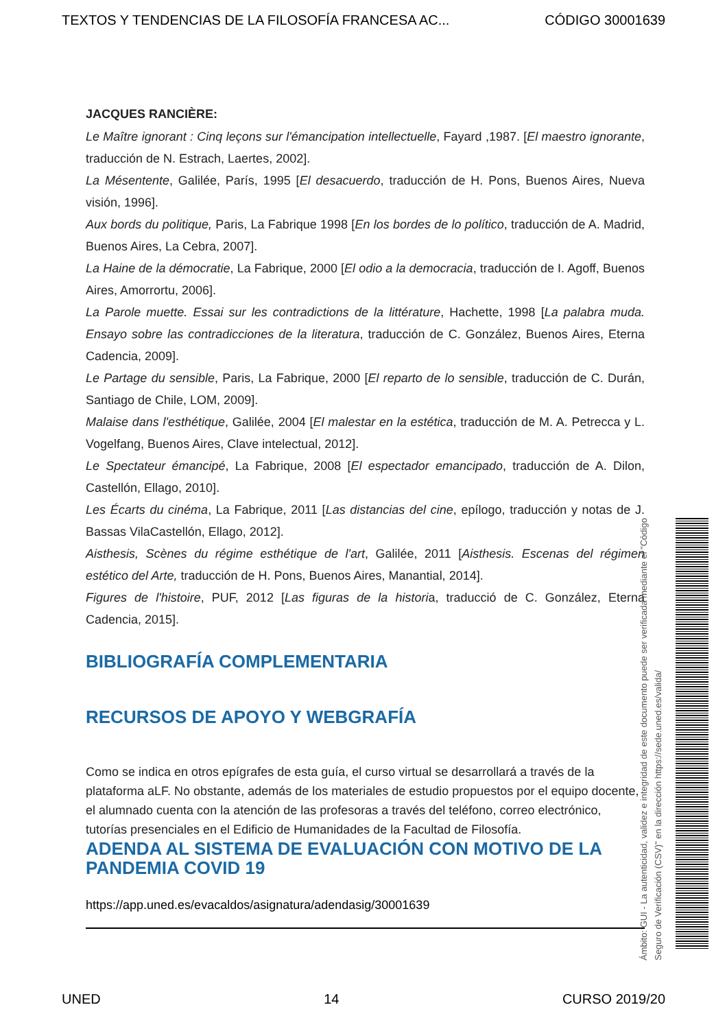TEXTOS Y TENDENCIAS DE LA FILOSOFÍA FRANCESA AC... CÓDIGO 30001639
JACQUES RANCIÈRE:
Le Maître ignorant : Cinq leçons sur l'émancipation intellectuelle, Fayard ,1987. [El maestro ignorante, traducción de N. Estrach, Laertes, 2002].
La Mésentente, Galilée, París, 1995 [El desacuerdo, traducción de H. Pons, Buenos Aires, Nueva visión, 1996].
Aux bords du politique, Paris, La Fabrique 1998 [En los bordes de lo político, traducción de A. Madrid, Buenos Aires, La Cebra, 2007].
La Haine de la démocratie, La Fabrique, 2000 [El odio a la democracia, traducción de I. Agoff, Buenos Aires, Amorrortu, 2006].
La Parole muette. Essai sur les contradictions de la littérature, Hachette, 1998 [La palabra muda. Ensayo sobre las contradicciones de la literatura, traducción de C. González, Buenos Aires, Eterna Cadencia, 2009].
Le Partage du sensible, Paris, La Fabrique, 2000 [El reparto de lo sensible, traducción de C. Durán, Santiago de Chile, LOM, 2009].
Malaise dans l'esthétique, Galilée, 2004 [El malestar en la estética, traducción de M. A. Petrecca y L. Vogelfang, Buenos Aires, Clave intelectual, 2012].
Le Spectateur émancipé, La Fabrique, 2008 [El espectador emancipado, traducción de A. Dilon, Castellón, Ellago, 2010].
Les Écarts du cinéma, La Fabrique, 2011 [Las distancias del cine, epílogo, traducción y notas de J. Bassas VilaCastellón, Ellago, 2012].
Aisthesis, Scènes du régime esthétique de l'art, Galilée, 2011 [Aisthesis. Escenas del régimen estético del Arte, traducción de H. Pons, Buenos Aires, Manantial, 2014].
Figures de l'histoire, PUF, 2012 [Las figuras de la historia, traducció de C. González, Eterna Cadencia, 2015].
BIBLIOGRAFÍA COMPLEMENTARIA
RECURSOS DE APOYO Y WEBGRAFÍA
Como se indica en otros epígrafes de esta guía, el curso virtual se desarrollará a través de la plataforma aLF. No obstante, además de los materiales de estudio propuestos por el equipo docente, el alumnado cuenta con la atención de las profesoras a través del teléfono, correo electrónico, tutorías presenciales en el Edificio de Humanidades de la Facultad de Filosofía.
ADENDA AL SISTEMA DE EVALUACIÓN CON MOTIVO DE LA PANDEMIA COVID 19
https://app.uned.es/evacaldos/asignatura/adendasig/30001639
Ámbito: GUI - La autenticidad, validez e integridad de este documento puede ser verificada mediante el "Código Seguro de Verificación (CSV)" en la dirección https://sede.uned.es/valida/
UNED 14 CURSO 2019/20